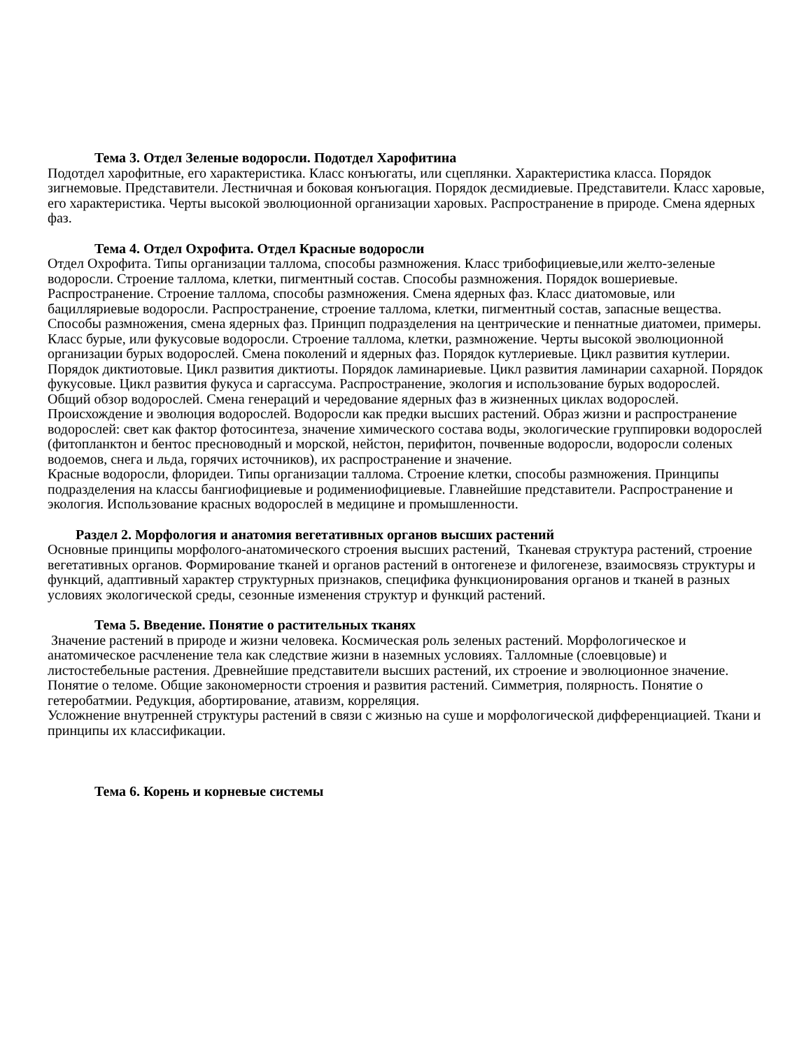Тема 3. Отдел Зеленые водоросли. Подотдел Харофитина
Подотдел харофитные, его характеристика. Класс конъюгаты, или сцеплянки. Характеристика класса. Порядок зигнемовые. Представители. Лестничная и боковая конъюгация. Порядок десмидиевые. Представители. Класс харовые, его характеристика. Черты высокой эволюционной организации харовых. Распространение в природе. Смена ядерных фаз.
Тема 4. Отдел Охрофита. Отдел Красные водоросли
Отдел Охрофита. Типы организации таллома, способы размножения. Класс трибофициевые,или желто-зеленые водоросли. Строение таллома, клетки, пигментный состав. Способы размножения. Порядок вошериевые. Распространение. Строение таллома, способы размножения. Смена ядерных фаз. Класс диатомовые, или бацилляриевые водоросли. Распространение, строение таллома, клетки, пигментный состав, запасные вещества. Способы размножения, смена ядерных фаз. Принцип подразделения на центрические и пеннатные диатомеи, примеры.
Класс бурые, или фукусовые водоросли. Строение таллома, клетки, размножение. Черты высокой эволюционной организации бурых водорослей. Смена поколений и ядерных фаз. Порядок кутлериевые. Цикл развития кутлерии. Порядок диктиотовые. Цикл развития диктиоты. Порядок ламинариевые. Цикл развития ламинарии сахарной. Порядок фукусовые. Цикл развития фукуса и саргассума. Распространение, экология и использование бурых водорослей.
Общий обзор водорослей. Смена генераций и чередование ядерных фаз в жизненных циклах водорослей. Происхождение и эволюция водорослей. Водоросли как предки высших растений. Образ жизни и распространение водорослей: свет как фактор фотосинтеза, значение химического состава воды, экологические группировки водорослей (фитопланктон и бентос пресноводный и морской, нейстон, перифитон, почвенные водоросли, водоросли соленых водоемов, снега и льда, горячих источников), их распространение и значение.
Красные водоросли, флоридеи. Типы организации таллома. Строение клетки, способы размножения. Принципы подразделения на классы бангиофициевые и родимениофициевые. Главнейшие представители. Распространение и экология. Использование красных водорослей в медицине и промышленности.
Раздел 2. Морфология и анатомия вегетативных органов высших растений
Основные принципы морфолого-анатомического строения высших растений, Тканевая структура растений, строение вегетативных органов. Формирование тканей и органов растений в онтогенезе и филогенезе, взаимосвязь структуры и функций, адаптивный характер структурных признаков, специфика функционирования органов и тканей в разных условиях экологической среды, сезонные изменения структур и функций растений.
Тема 5. Введение. Понятие о растительных тканях
Значение растений в природе и жизни человека. Космическая роль зеленых растений. Морфологическое и анатомическое расчленение тела как следствие жизни в наземных условиях. Талломные (слоевцовые) и листостебельные растения. Древнейшие представители высших растений, их строение и эволюционное значение. Понятие о теломе. Общие закономерности строения и развития растений. Симметрия, полярность. Понятие о гетеробатмии. Редукция, абортирование, атавизм, корреляция.
Усложнение внутренней структуры растений в связи с жизнью на суше и морфологической дифференциацией. Ткани и принципы их классификации.
Тема 6. Корень и корневые системы